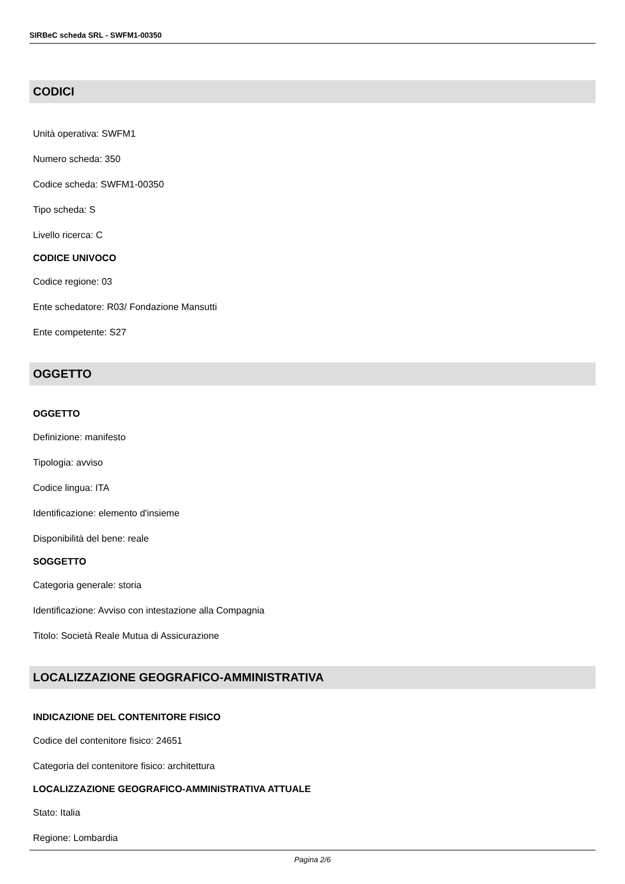SIRBeC scheda SRL - SWFM1-00350
CODICI
Unità operativa: SWFM1
Numero scheda: 350
Codice scheda: SWFM1-00350
Tipo scheda: S
Livello ricerca: C
CODICE UNIVOCO
Codice regione: 03
Ente schedatore: R03/ Fondazione Mansutti
Ente competente: S27
OGGETTO
OGGETTO
Definizione: manifesto
Tipologia: avviso
Codice lingua: ITA
Identificazione: elemento d'insieme
Disponibilità del bene: reale
SOGGETTO
Categoria generale: storia
Identificazione: Avviso con intestazione alla Compagnia
Titolo: Società Reale Mutua di Assicurazione
LOCALIZZAZIONE GEOGRAFICO-AMMINISTRATIVA
INDICAZIONE DEL CONTENITORE FISICO
Codice del contenitore fisico: 24651
Categoria del contenitore fisico: architettura
LOCALIZZAZIONE GEOGRAFICO-AMMINISTRATIVA ATTUALE
Stato: Italia
Regione: Lombardia
Pagina 2/6